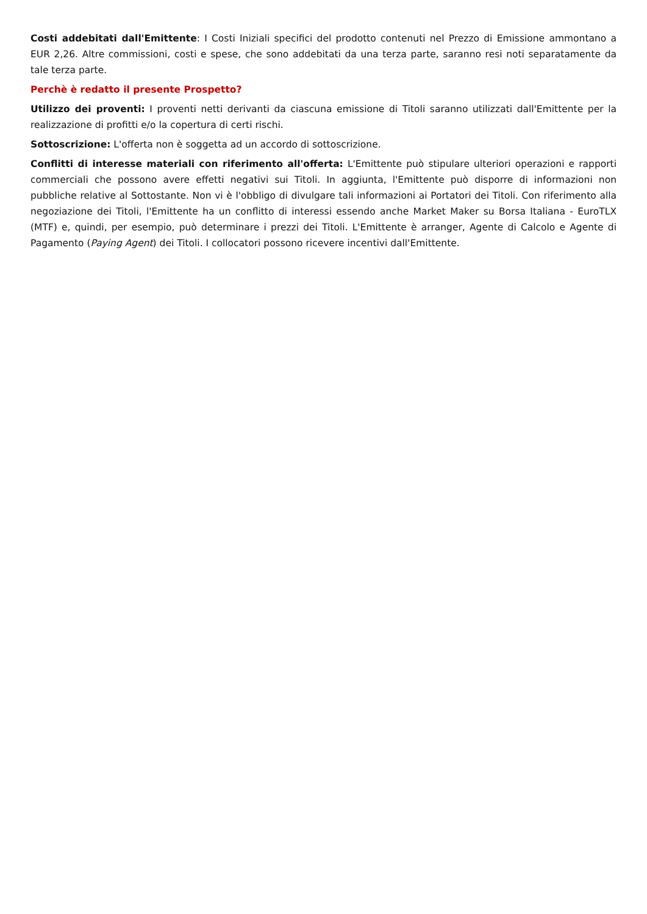Costi addebitati dall'Emittente: I Costi Iniziali specifici del prodotto contenuti nel Prezzo di Emissione ammontano a EUR 2,26. Altre commissioni, costi e spese, che sono addebitati da una terza parte, saranno resi noti separatamente da tale terza parte.
Perchè è redatto il presente Prospetto?
Utilizzo dei proventi: I proventi netti derivanti da ciascuna emissione di Titoli saranno utilizzati dall'Emittente per la realizzazione di profitti e/o la copertura di certi rischi.
Sottoscrizione: L'offerta non è soggetta ad un accordo di sottoscrizione.
Conflitti di interesse materiali con riferimento all'offerta: L'Emittente può stipulare ulteriori operazioni e rapporti commerciali che possono avere effetti negativi sui Titoli. In aggiunta, l'Emittente può disporre di informazioni non pubbliche relative al Sottostante. Non vi è l'obbligo di divulgare tali informazioni ai Portatori dei Titoli. Con riferimento alla negoziazione dei Titoli, l'Emittente ha un conflitto di interessi essendo anche Market Maker su Borsa Italiana - EuroTLX (MTF) e, quindi, per esempio, può determinare i prezzi dei Titoli. L'Emittente è arranger, Agente di Calcolo e Agente di Pagamento (Paying Agent) dei Titoli. I collocatori possono ricevere incentivi dall'Emittente.